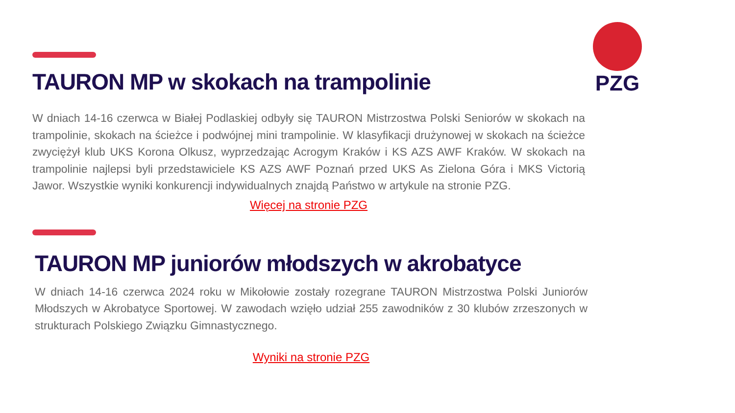PZG
TAURON MP w skokach na trampolinie
W dniach 14-16 czerwca w Białej Podlaskiej odbyły się TAURON Mistrzostwa Polski Seniorów w skokach na trampolinie, skokach na ścieżce i podwójnej mini trampolinie. W klasyfikacji drużynowej w skokach na ścieżce zwyciężył klub UKS Korona Olkusz, wyprzedzając Acrogym Kraków i KS AZS AWF Kraków. W skokach na trampolinie najlepsi byli przedstawiciele KS AZS AWF Poznań przed UKS As Zielona Góra i MKS Victorią Jawor. Wszystkie wyniki konkurencji indywidualnych znajdą Państwo w artykule na stronie PZG.
Więcej na stronie PZG
TAURON MP juniorów młodszych w akrobatyce
W dniach 14-16 czerwca 2024 roku w Mikołowie zostały rozegrane TAURON Mistrzostwa Polski Juniorów Młodszych w Akrobatyce Sportowej. W zawodach wzięło udział 255 zawodników z 30 klubów zrzeszonych w strukturach Polskiego Związku Gimnastycznego.
Wyniki na stronie PZG